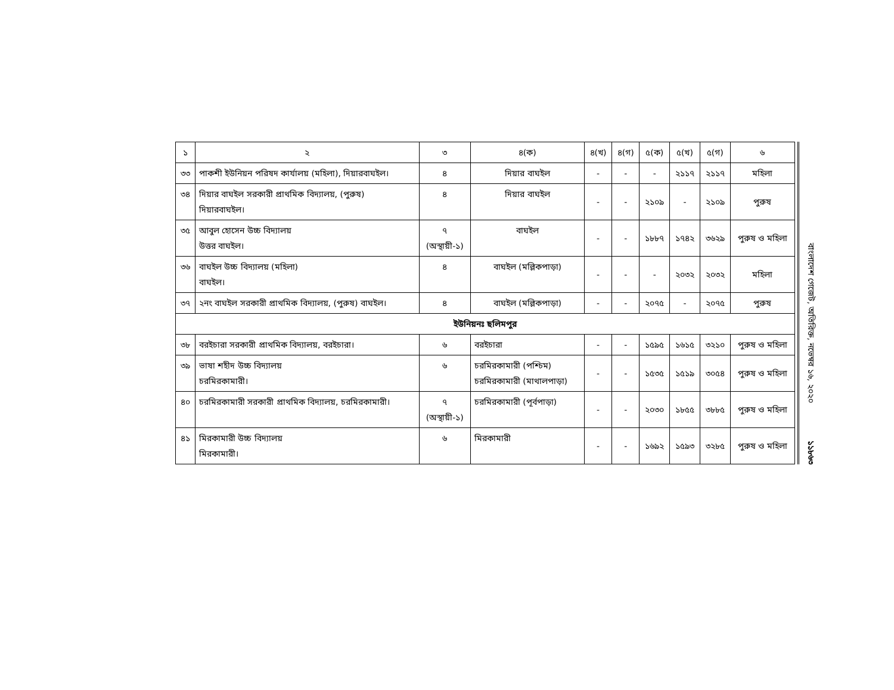| ১ | ২ | ৩ | ৪(ক) | ৪(খ) | ৪(গ) | ৫(ক) | ৫(খ) | ৫(গ) | ৬ |
| ৩৩ | পাকশী ইউনিয়ন পরিষদ কার্যালয় (মহিলা), দিয়ারবাঘইল। | ৪ | দিয়ার বাঘইল | - | - | - | ২১১৭ | ২১১৭ | মহিলা |
| ৩৪ | দিয়ার বাঘইল সরকারী প্রাথমিক বিদ্যালয়, (পুরুষ) দিয়ারবাঘইল। | ৪ | দিয়ার বাঘইল | - | - | ২১০৯ | - | ২১০৯ | পুরুষ |
| ৩৫ | আবুল হোসেন উচ্চ বিদ্যালয় উত্তর বাঘইল। | ৭ (অস্থায়ী-১) | বাঘইল | - | - | ১৮৮৭ | ১৭৪২ | ৩৬২৯ | পুরুষ ও মহিলা |
| ৩৬ | বাঘইল উচ্চ বিদ্যালয় (মহিলা) বাঘইল। | ৪ | বাঘইল (মল্লিকপাড়া) | - | - | - | ২০৩২ | ২০৩২ | মহিলা |
| ৩৭ | ২নং বাঘইল সরকারী প্রাথমিক বিদ্যালয়, (পুরুষ) বাঘইল। | ৪ | বাঘইল (মল্লিকপাড়া) | - | - | ২০৭৫ | - | ২০৭৫ | পুরুষ |
| ইউনিয়নঃ ছলিমপুর | | | | | | | | | |
| ৩৮ | বরইচারা সরকারী প্রাথমিক বিদ্যালয়, বরইচারা। | ৬ | বরইচারা | - | - | ১৫৯৫ | ১৬১৫ | ৩২১০ | পুরুষ ও মহিলা |
| ৩৯ | ভাষা শহীদ উচ্চ বিদ্যালয় চরমিরকামারী। | ৬ | চরমিরকামারী (পশ্চিম) চরমিরকামারী (মাথালপাড়া) | - | - | ১৫৩৫ | ১৫১৯ | ৩০৫৪ | পুরুষ ও মহিলা |
| ৪০ | চরমিরকামারী সরকারী প্রাথমিক বিদ্যালয়, চরমিরকামারী। | ৭ (অস্থায়ী-১) | চরমিরকামারী (পূর্বপাড়া) | - | - | ২০৩০ | ১৮৫৫ | ৩৮৮৫ | পুরুষ ও মহিলা |
| ৪১ | মিরকামারী উচ্চ বিদ্যালয় মিরকামারী। | ৬ | মিরকামারী | - | - | ১৬৯২ | ১৫৯৩ | ৩২৮৫ | পুরুষ ও মহিলা |
বাংলাদেশ গেজেট, অতিরিক্ত, নভেম্বর ১৬, ২০২০
১১৮৬৩